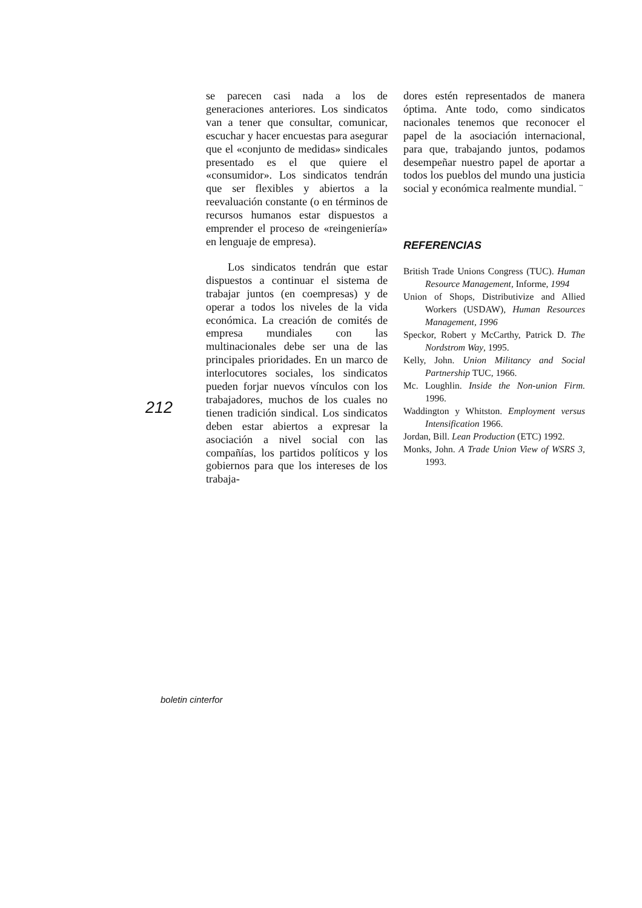212
se parecen casi nada a los de generaciones anteriores. Los sindicatos van a tener que consultar, comunicar, escuchar y hacer encuestas para asegurar que el «conjunto de medidas» sindicales presentado es el que quiere el «consumidor». Los sindicatos tendrán que ser flexibles y abiertos a la reevaluación constante (o en términos de recursos humanos estar dispuestos a emprender el proceso de «reingeniería» en lenguaje de empresa).
Los sindicatos tendrán que estar dispuestos a continuar el sistema de trabajar juntos (en coempresas) y de operar a todos los niveles de la vida económica. La creación de comités de empresa mundiales con las multinacionales debe ser una de las principales prioridades. En un marco de interlocutores sociales, los sindicatos pueden forjar nuevos vínculos con los trabajadores, muchos de los cuales no tienen tradición sindical. Los sindicatos deben estar abiertos a expresar la asociación a nivel social con las compañías, los partidos políticos y los gobiernos para que los intereses de los trabaja-
dores estén representados de manera óptima. Ante todo, como sindicatos nacionales tenemos que reconocer el papel de la asociación internacional, para que, trabajando juntos, podamos desempeñar nuestro papel de aportar a todos los pueblos del mundo una justicia social y económica realmente mundial. ¨
REFERENCIAS
British Trade Unions Congress (TUC). Human Resource Management, Informe, 1994
Union of Shops, Distributivize and Allied Workers (USDAW), Human Resources Management, 1996
Speckor, Robert y McCarthy, Patrick D. The Nordstrom Way, 1995.
Kelly, John. Union Militancy and Social Partnership TUC, 1966.
Mc. Loughlin. Inside the Non-union Firm. 1996.
Waddington y Whitston. Employment versus Intensification 1966.
Jordan, Bill. Lean Production (ETC) 1992.
Monks, John. A Trade Union View of WSRS 3, 1993.
boletin cinterfor